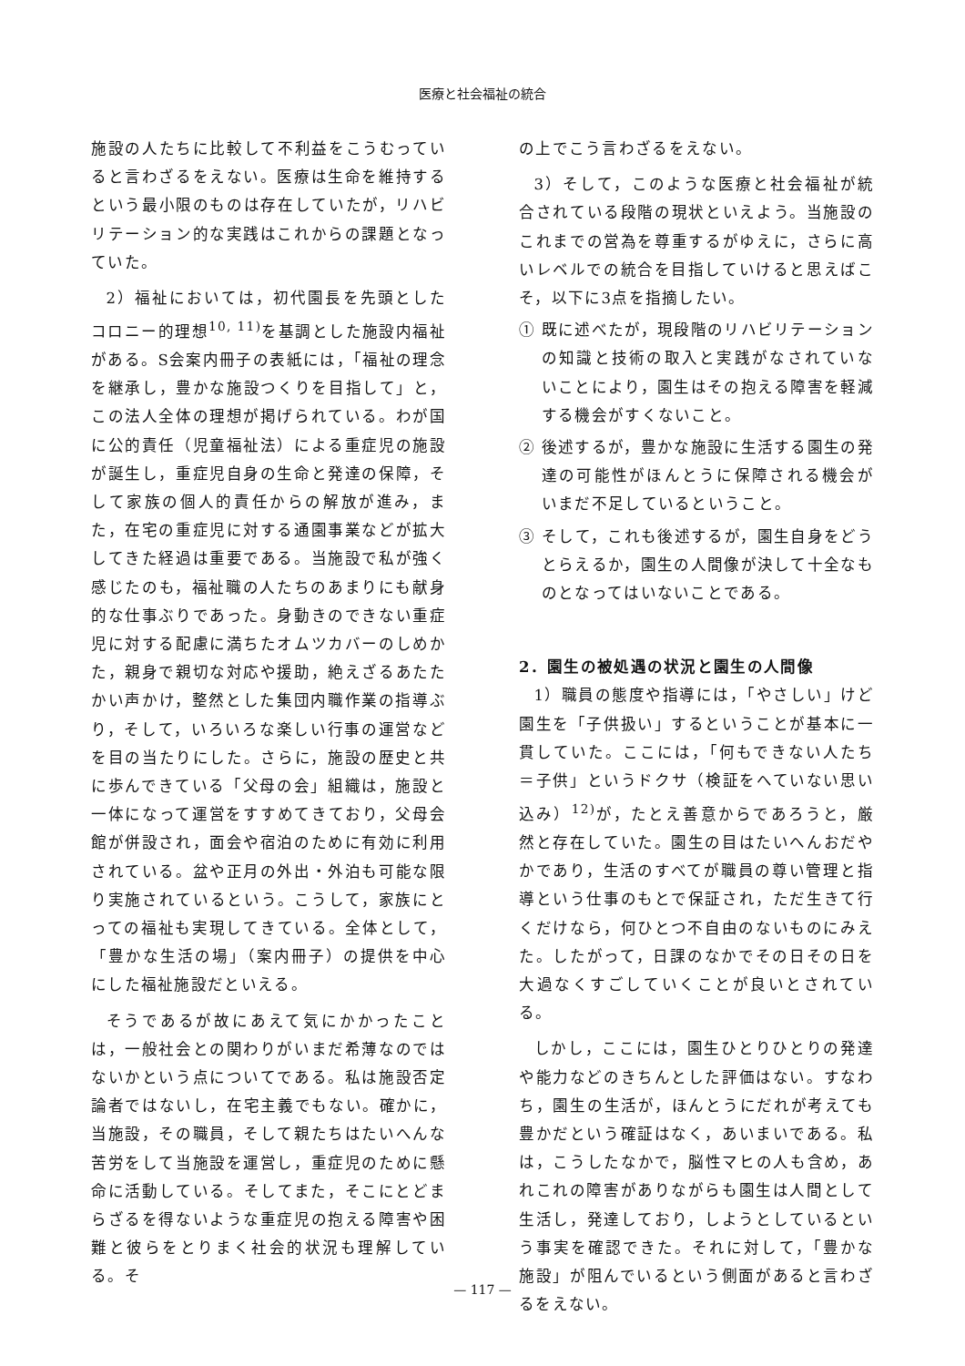医療と社会福祉の統合
施設の人たちに比較して不利益をこうむっていると言わざるをえない。医療は生命を維持するという最小限のものは存在していたが，リハビリテーション的な実践はこれからの課題となっていた。
2）福祉においては，初代園長を先頭としたコロニー的理想<sup>10, 11)</sup>を基調とした施設内福祉がある。S会案内冊子の表紙には，「福祉の理念を継承し，豊かな施設つくりを目指して」と，この法人全体の理想が掲げられている。わが国に公的責任（児童福祉法）による重症児の施設が誕生し，重症児自身の生命と発達の保障，そして家族の個人的責任からの解放が進み，また，在宅の重症児に対する通園事業などが拡大してきた経過は重要である。当施設で私が強く感じたのも，福祉職の人たちのあまりにも献身的な仕事ぶりであった。身動きのできない重症児に対する配慮に満ちたオムツカバーのしめかた，親身で親切な対応や援助，絶えざるあたたかい声かけ，整然とした集団内職作業の指導ぶり，そして，いろいろな楽しい行事の運営などを目の当たりにした。さらに，施設の歴史と共に歩んできている「父母の会」組織は，施設と一体になって運営をすすめてきており，父母会館が併設され，面会や宿泊のために有効に利用されている。盆や正月の外出・外泊も可能な限り実施されているという。こうして，家族にとっての福祉も実現してきている。全体として，「豊かな生活の場」（案内冊子）の提供を中心にした福祉施設だといえる。
そうであるが故にあえて気にかかったことは，一般社会との関わりがいまだ希薄なのではないかという点についてである。私は施設否定論者ではないし，在宅主義でもない。確かに，当施設，その職員，そして親たちはたいへんな苦労をして当施設を運営し，重症児のために懸命に活動している。そしてまた，そこにとどまらざるを得ないような重症児の抱える障害や困難と彼らをとりまく社会的状況も理解している。そ
の上でこう言わざるをえない。
3）そして，このような医療と社会福祉が統合されている段階の現状といえよう。当施設のこれまでの営為を尊重するがゆえに，さらに高いレベルでの統合を目指していけると思えばこそ，以下に3点を指摘したい。
① 既に述べたが，現段階のリハビリテーションの知識と技術の取入と実践がなされていないことにより，園生はその抱える障害を軽減する機会がすくないこと。
② 後述するが，豊かな施設に生活する園生の発達の可能性がほんとうに保障される機会がいまだ不足しているということ。
③ そして，これも後述するが，園生自身をどうとらえるか，園生の人間像が決して十全なものとなってはいないことである。
2．園生の被処遇の状況と園生の人間像
1）職員の態度や指導には，「やさしい」けど園生を「子供扱い」するということが基本に一貫していた。ここには，「何もできない人たち＝子供」というドクサ（検証をへていない思い込み）<sup>12)</sup>が，たとえ善意からであろうと，厳然と存在していた。園生の目はたいへんおだやかであり，生活のすべてが職員の尊い管理と指導という仕事のもとで保証され，ただ生きて行くだけなら，何ひとつ不自由のないものにみえた。したがって，日課のなかでその日その日を大過なくすごしていくことが良いとされている。
しかし，ここには，園生ひとりひとりの発達や能力などのきちんとした評価はない。すなわち，園生の生活が，ほんとうにだれが考えても豊かだという確証はなく，あいまいである。私は，こうしたなかで，脳性マヒの人も含め，あれこれの障害がありながらも園生は人間として生活し，発達しており，しようとしているという事実を確認できた。それに対して，「豊かな施設」が阻んでいるという側面があると言わざるをえない。
— 117 —